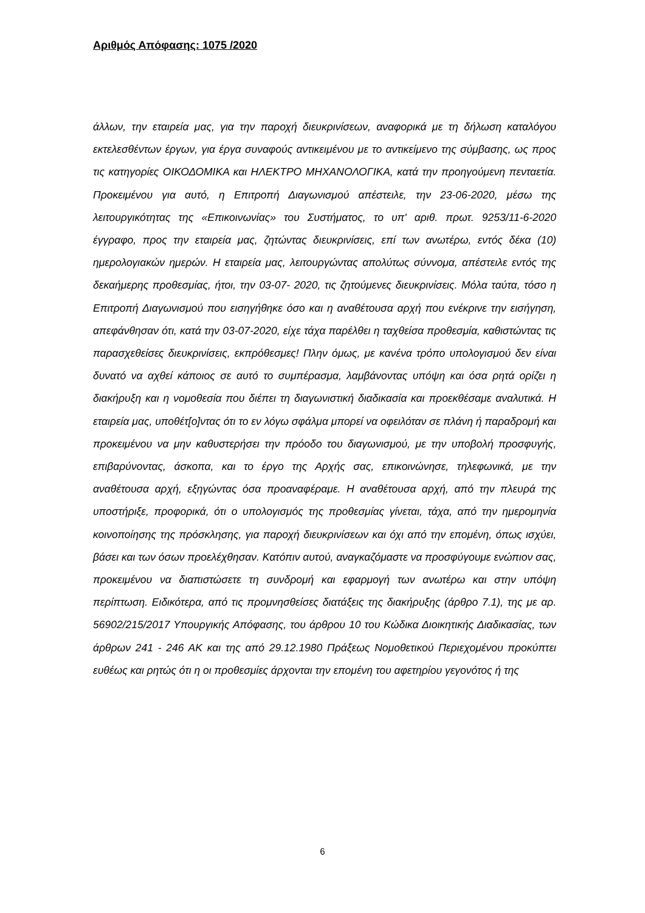Αριθμός Απόφασης: 1075 /2020
άλλων, την εταιρεία μας, για την παροχή διευκρινίσεων, αναφορικά με τη δήλωση καταλόγου εκτελεσθέντων έργων, για έργα συναφούς αντικειμένου με το αντικείμενο της σύμβασης, ως προς τις κατηγορίες ΟΙΚΟΔΟΜΙΚΑ και ΗΛΕΚΤΡΟ ΜΗΧΑΝΟΛΟΓΙΚΑ, κατά την προηγούμενη πενταετία. Προκειμένου για αυτό, η Επιτροπή Διαγωνισμού απέστειλε, την 23-06-2020, μέσω της λειτουργικότητας της «Επικοινωνίας» του Συστήματος, το υπ' αριθ. πρωτ. 9253/11-6-2020 έγγραφο, προς την εταιρεία μας, ζητώντας διευκρινίσεις, επί των ανωτέρω, εντός δέκα (10) ημερολογιακών ημερών. Η εταιρεία μας, λειτουργώντας απολύτως σύννομα, απέστειλε εντός της δεκαήμερης προθεσμίας, ήτοι, την 03-07- 2020, τις ζητούμενες διευκρινίσεις. Μόλα ταύτα, τόσο η Επιτροπή Διαγωνισμού που εισηγήθηκε όσο και η αναθέτουσα αρχή που ενέκρινε την εισήγηση, απεφάνθησαν ότι, κατά την 03-07-2020, είχε τάχα παρέλθει η ταχθείσα προθεσμία, καθιστώντας τις παρασχεθείσες διευκρινίσεις, εκπρόθεσμες! Πλην όμως, με κανένα τρόπο υπολογισμού δεν είναι δυνατό να αχθεί κάποιος σε αυτό το συμπέρασμα, λαμβάνοντας υπόψη και όσα ρητά ορίζει η διακήρυξη και η νομοθεσία που διέπει τη διαγωνιστική διαδικασία και προεκθέσαμε αναλυτικά. Η εταιρεία μας, υποθέτ[ο]ντας ότι το εν λόγω σφάλμα μπορεί να οφειλόταν σε πλάνη ή παραδρομή και προκειμένου να μην καθυστερήσει την πρόοδο του διαγωνισμού, με την υποβολή προσφυγής, επιβαρύνοντας, άσκοπα, και το έργο της Αρχής σας, επικοινώνησε, τηλεφωνικά, με την αναθέτουσα αρχή, εξηγώντας όσα προαναφέραμε. Η αναθέτουσα αρχή, από την πλευρά της υποστήριξε, προφορικά, ότι ο υπολογισμός της προθεσμίας γίνεται, τάχα, από την ημερομηνία κοινοποίησης της πρόσκλησης, για παροχή διευκρινίσεων και όχι από την επομένη, όπως ισχύει, βάσει και των όσων προελέχθησαν. Κατόπιν αυτού, αναγκαζόμαστε να προσφύγουμε ενώπιον σας, προκειμένου να διαπιστώσετε τη συνδρομή και εφαρμογή των ανωτέρω και στην υπόψη περίπτωση. Ειδικότερα, από τις προμνησθείσες διατάξεις της διακήρυξης (άρθρο 7.1), της με αρ. 56902/215/2017 Υπουργικής Απόφασης, του άρθρου 10 του Κώδικα Διοικητικής Διαδικασίας, των άρθρων 241 - 246 ΑΚ και της από 29.12.1980 Πράξεως Νομοθετικού Περιεχομένου προκύπτει ευθέως και ρητώς ότι η οι προθεσμίες άρχονται την επομένη του αφετηρίου γεγονότος ή της
6